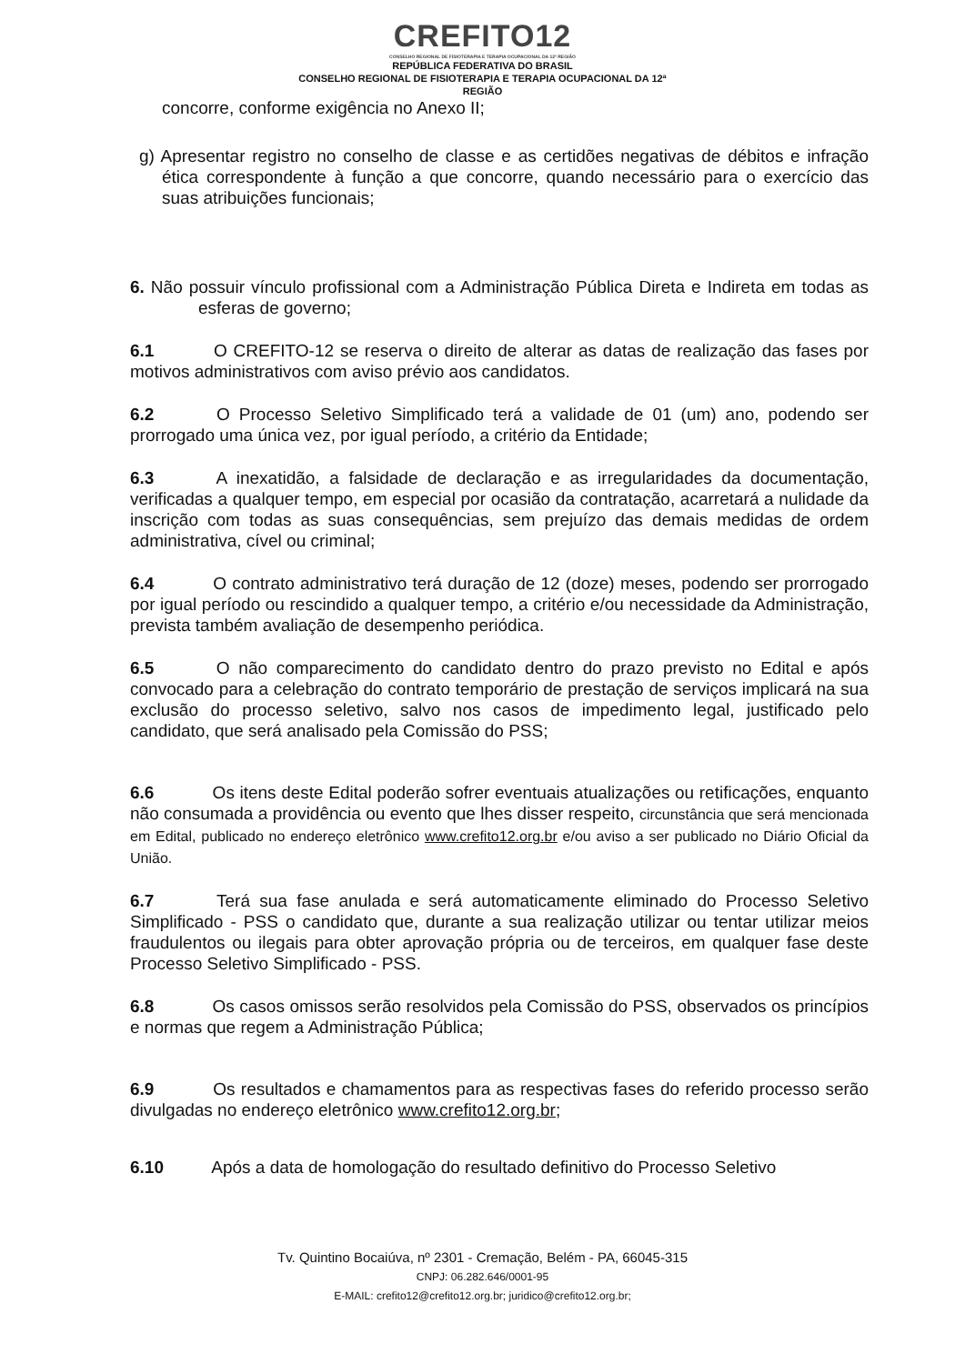CREFITO12
CONSELHO REGIONAL DE FISIOTERAPIA E TERAPIA OCUPACIONAL DA 12ª REGIÃO
REPÚBLICA FEDERATIVA DO BRASIL
CONSELHO REGIONAL DE FISIOTERAPIA E TERAPIA OCUPACIONAL DA 12ª
REGIÃO
concorre, conforme exigência no Anexo II;
g) Apresentar registro no conselho de classe e as certidões negativas de débitos e infração ética correspondente à função a que concorre, quando necessário para o exercício das suas atribuições funcionais;
6. Não possuir vínculo profissional com a Administração Pública Direta e Indireta em todas as esferas de governo;
6.1 O CREFITO-12 se reserva o direito de alterar as datas de realização das fases por motivos administrativos com aviso prévio aos candidatos.
6.2 O Processo Seletivo Simplificado terá a validade de 01 (um) ano, podendo ser prorrogado uma única vez, por igual período, a critério da Entidade;
6.3 A inexatidão, a falsidade de declaração e as irregularidades da documentação, verificadas a qualquer tempo, em especial por ocasião da contratação, acarretará a nulidade da inscrição com todas as suas consequências, sem prejuízo das demais medidas de ordem administrativa, cível ou criminal;
6.4 O contrato administrativo terá duração de 12 (doze) meses, podendo ser prorrogado por igual período ou rescindido a qualquer tempo, a critério e/ou necessidade da Administração, prevista também avaliação de desempenho periódica.
6.5 O não comparecimento do candidato dentro do prazo previsto no Edital e após convocado para a celebração do contrato temporário de prestação de serviços implicará na sua exclusão do processo seletivo, salvo nos casos de impedimento legal, justificado pelo candidato, que será analisado pela Comissão do PSS;
6.6 Os itens deste Edital poderão sofrer eventuais atualizações ou retificações, enquanto não consumada a providência ou evento que lhes disser respeito, circunstância que será mencionada em Edital, publicado no endereço eletrônico www.crefito12.org.br e/ou aviso a ser publicado no Diário Oficial da União.
6.7 Terá sua fase anulada e será automaticamente eliminado do Processo Seletivo Simplificado - PSS o candidato que, durante a sua realização utilizar ou tentar utilizar meios fraudulentos ou ilegais para obter aprovação própria ou de terceiros, em qualquer fase deste Processo Seletivo Simplificado - PSS.
6.8 Os casos omissos serão resolvidos pela Comissão do PSS, observados os princípios e normas que regem a Administração Pública;
6.9 Os resultados e chamamentos para as respectivas fases do referido processo serão divulgadas no endereço eletrônico www.crefito12.org.br;
6.10 Após a data de homologação do resultado definitivo do Processo Seletivo
Tv. Quintino Bocaiúva, nº 2301 - Cremação, Belém - PA, 66045-315
CNPJ: 06.282.646/0001-95
E-MAIL: crefito12@crefito12.org.br; juridico@crefito12.org.br;